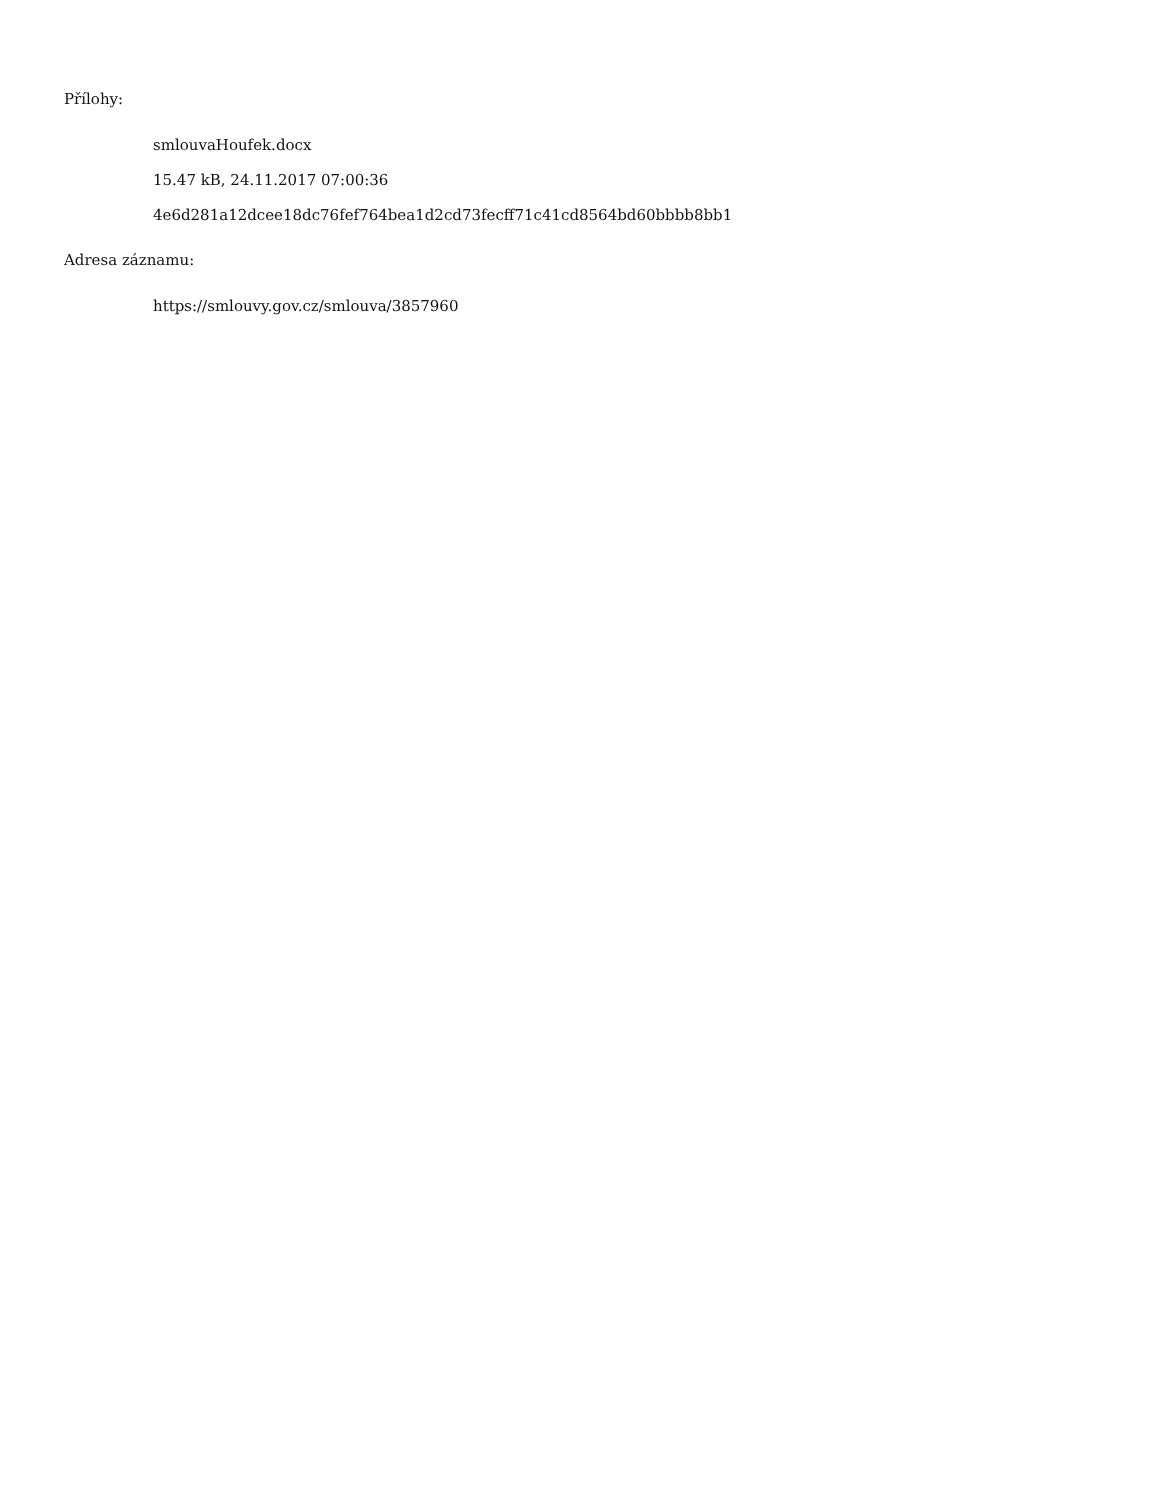Přílohy:
smlouvaHoufek.docx
15.47 kB, 24.11.2017 07:00:36
4e6d281a12dcee18dc76fef764bea1d2cd73fecff71c41cd8564bd60bbbb8bb1
Adresa záznamu:
https://smlouvy.gov.cz/smlouva/3857960